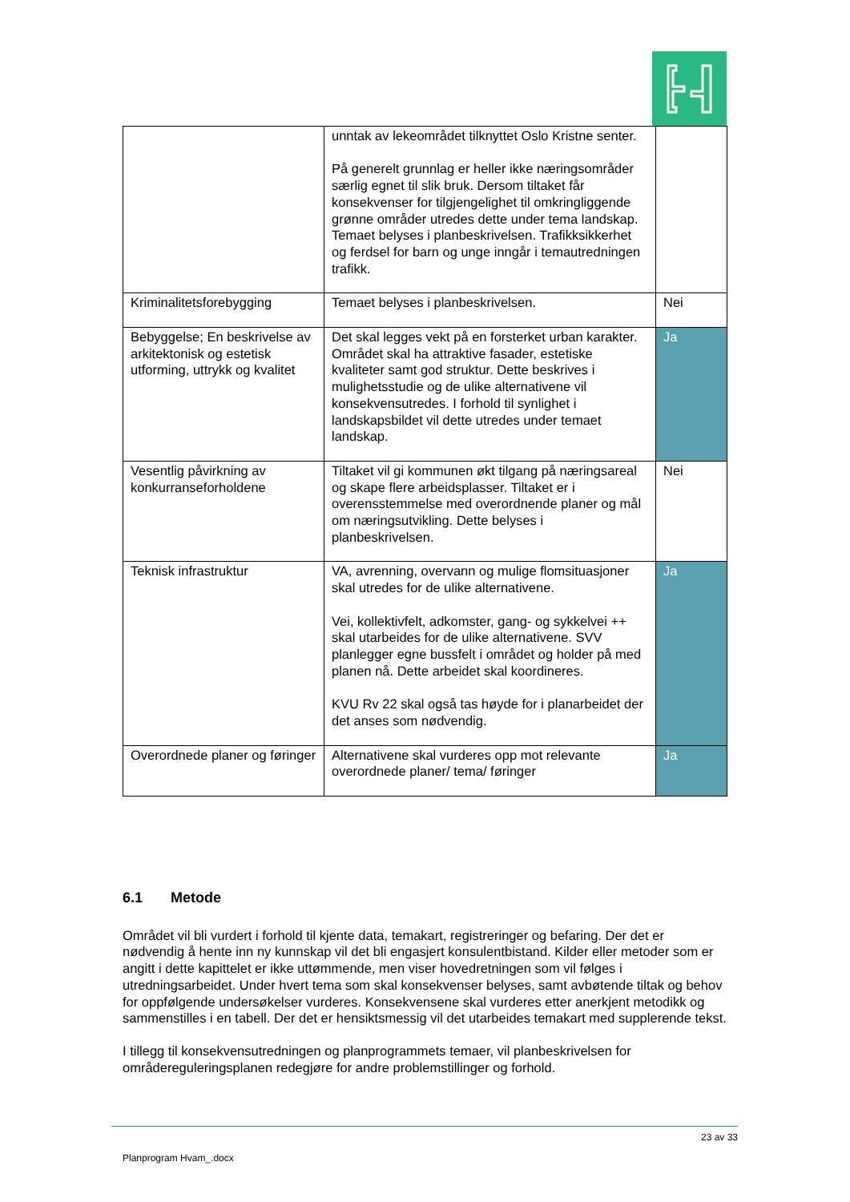| | unntak av lekeområdet tilknyttet Oslo Kristne senter. På generelt grunnlag er heller ikke næringsområder særlig egnet til slik bruk. Dersom tiltaket får konsekvenser for tilgjengelighet til omkringliggende grønne områder utredes dette under tema landskap. Temaet belyses i planbeskrivelsen. Trafikksikkerhet og ferdsel for barn og unge inngår i temautredningen trafikk. | |
| Kriminalitetsforebygging | Temaet belyses i planbeskrivelsen. | Nei |
| Bebyggelse; En beskrivelse av arkitektonisk og estetisk utforming, uttrykk og kvalitet | Det skal legges vekt på en forsterket urban karakter. Området skal ha attraktive fasader, estetiske kvaliteter samt god struktur. Dette beskrives i mulighetsstudie og de ulike alternativene vil konsekvensutredes. I forhold til synlighet i landskapsbildet vil dette utredes under temaet landskap. | Ja |
| Vesentlig påvirkning av konkurranseforholdene | Tiltaket vil gi kommunen økt tilgang på næringsareal og skape flere arbeidsplasser. Tiltaket er i overensstemmelse med overordnende planer og mål om næringsutvikling. Dette belyses i planbeskrivelsen. | Nei |
| Teknisk infrastruktur | VA, avrenning, overvann og mulige flomsituasjoner skal utredes for de ulike alternativene. Vei, kollektivfelt, adkomster, gang- og sykkelvei ++ skal utarbeides for de ulike alternativene. SVV planlegger egne bussfelt i området og holder på med planen nå. Dette arbeidet skal koordineres. KVU Rv 22 skal også tas høyde for i planarbeidet der det anses som nødvendig. | Ja |
| Overordnede planer og føringer | Alternativene skal vurderes opp mot relevante overordnede planer/ tema/ føringer | Ja |
6.1 Metode
Området vil bli vurdert i forhold til kjente data, temakart, registreringer og befaring. Der det er nødvendig å hente inn ny kunnskap vil det bli engasjert konsulentbistand. Kilder eller metoder som er angitt i dette kapittelet er ikke uttømmende, men viser hovedretningen som vil følges i utredningsarbeidet. Under hvert tema som skal konsekvenser belyses, samt avbøtende tiltak og behov for oppfølgende undersøkelser vurderes. Konsekvensene skal vurderes etter anerkjent metodikk og sammenstilles i en tabell. Der det er hensiktsmessig vil det utarbeides temakart med supplerende tekst.
I tillegg til konsekvensutredningen og planprogrammets temaer, vil planbeskrivelsen for områdereguleringsplanen redegjøre for andre problemstillinger og forhold.
23 av 33
Planprogram Hvam_.docx